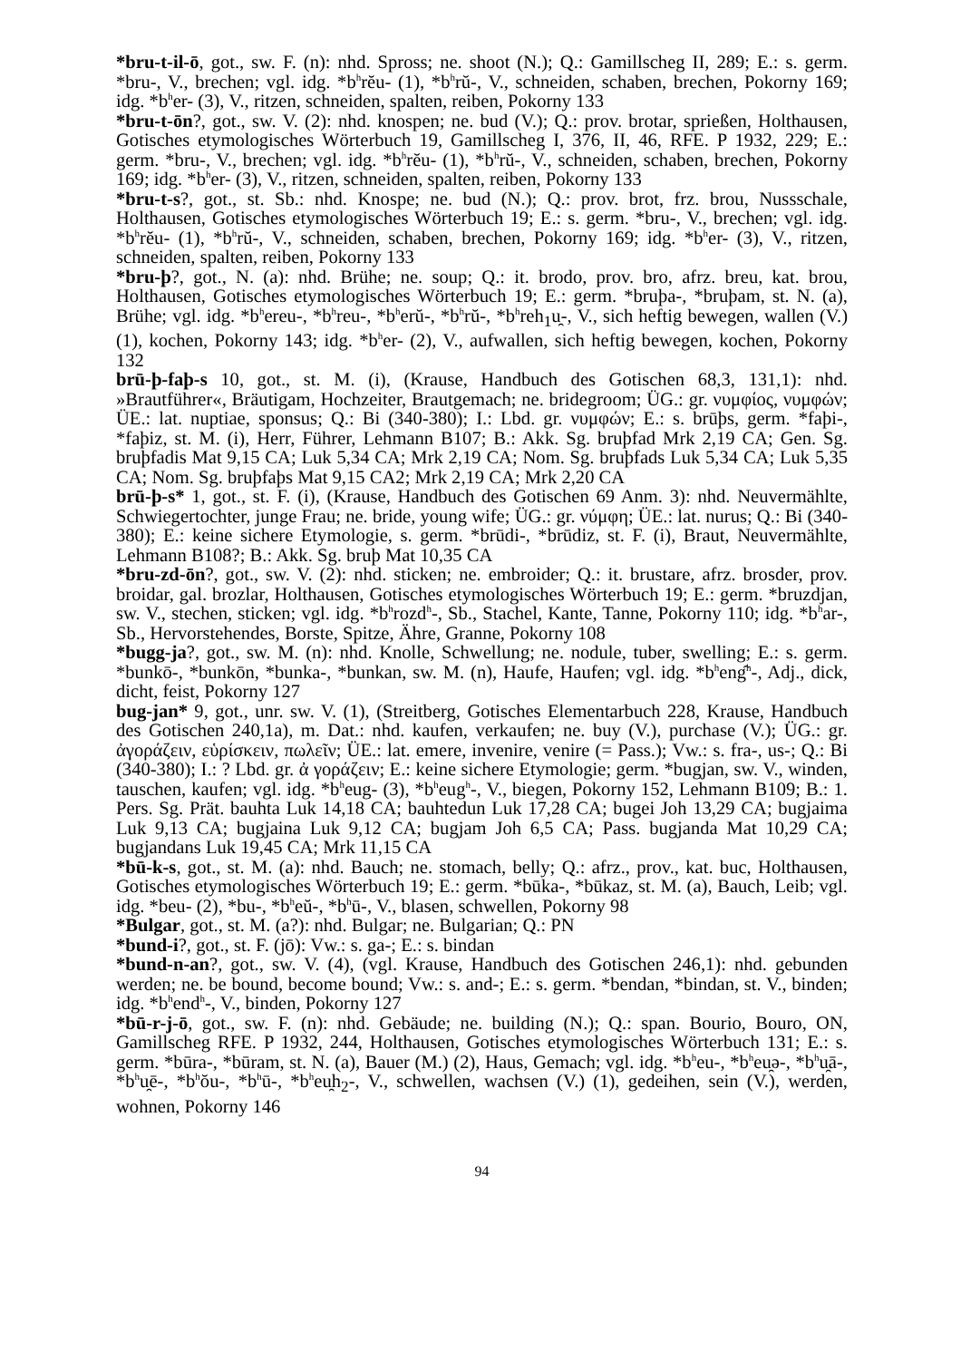*bru-t-il-ō, got., sw. F. (n): nhd. Spross; ne. shoot (N.); Q.: Gamillscheg II, 289; E.: s. germ. *bru-, V., brechen; vgl. idg. *b<sup>h</sup>rĕu- (1), *b<sup>h</sup>rŭ-, V., schneiden, schaben, brechen, Pokorny 169; idg. *b<sup>h</sup>er- (3), V., ritzen, schneiden, spalten, reiben, Pokorny 133
*bru-t-ōn?, got., sw. V. (2): nhd. knospen; ne. bud (V.); Q.: prov. brotar, sprießen, Holthausen, Gotisches etymologisches Wörterbuch 19, Gamillscheg I, 376, II, 46, RFE. P 1932, 229; E.: germ. *bru-, V., brechen; vgl. idg. *b<sup>h</sup>rĕu- (1), *b<sup>h</sup>rŭ-, V., schneiden, schaben, brechen, Pokorny 169; idg. *b<sup>h</sup>er- (3), V., ritzen, schneiden, spalten, reiben, Pokorny 133
*bru-t-s?, got., st. Sb.: nhd. Knospe; ne. bud (N.); Q.: prov. brot, frz. brou, Nussschale, Holthausen, Gotisches etymologisches Wörterbuch 19; E.: s. germ. *bru-, V., brechen; vgl. idg. *b<sup>h</sup>rĕu- (1), *b<sup>h</sup>rŭ-, V., schneiden, schaben, brechen, Pokorny 169; idg. *b<sup>h</sup>er- (3), V., ritzen, schneiden, spalten, reiben, Pokorny 133
*bru-þ?, got., N. (a): nhd. Brühe; ne. soup; Q.: it. brodo, prov. bro, afrz. breu, kat. brou, Holthausen, Gotisches etymologisches Wörterbuch 19; E.: germ. *bruþa-, *bruþam, st. N. (a), Brühe; vgl. idg. *b<sup>h</sup>ereu-, *b<sup>h</sup>reu-, *b<sup>h</sup>erŭ-, *b<sup>h</sup>rŭ-, *b<sup>h</sup>reh<sub>1</sub>u̯-, V., sich heftig bewegen, wallen (V.) (1), kochen, Pokorny 143; idg. *b<sup>h</sup>er- (2), V., aufwallen, sich heftig bewegen, kochen, Pokorny 132
brū-þ-faþ-s 10, got., st. M. (i), (Krause, Handbuch des Gotischen 68,3, 131,1): nhd. »Brautführer«, Bräutigam, Hochzeiter, Brautgemach; ne. bridegroom; ÜG.: gr. νυμφίος, νυμφών; ÜE.: lat. nuptiae, sponsus; Q.: Bi (340-380); I.: Lbd. gr. νυμφών; E.: s. brūþs, germ. *faþi-, *faþiz, st. M. (i), Herr, Führer, Lehmann B107; B.: Akk. Sg. bruþfad Mrk 2,19 CA; Gen. Sg. bruþfadis Mat 9,15 CA; Luk 5,34 CA; Mrk 2,19 CA; Nom. Sg. bruþfads Luk 5,34 CA; Luk 5,35 CA; Nom. Sg. bruþfaþs Mat 9,15 CA2; Mrk 2,19 CA; Mrk 2,20 CA
brū-þ-s* 1, got., st. F. (i), (Krause, Handbuch des Gotischen 69 Anm. 3): nhd. Neuvermählte, Schwiegertochter, junge Frau; ne. bride, young wife; ÜG.: gr. νύμφη; ÜE.: lat. nurus; Q.: Bi (340-380); E.: keine sichere Etymologie, s. germ. *brūdi-, *brūdiz, st. F. (i), Braut, Neuvermählte, Lehmann B108?; B.: Akk. Sg. bruþ Mat 10,35 CA
*bru-zd-ōn?, got., sw. V. (2): nhd. sticken; ne. embroider; Q.: it. brustare, afrz. brosder, prov. broidar, gal. brozlar, Holthausen, Gotisches etymologisches Wörterbuch 19; E.: germ. *bruzdjan, sw. V., stechen, sticken; vgl. idg. *b<sup>h</sup>rozd<sup>h</sup>-, Sb., Stachel, Kante, Tanne, Pokorny 110; idg. *b<sup>h</sup>ar-, Sb., Hervorstehendes, Borste, Spitze, Ähre, Granne, Pokorny 108
*bugg-ja?, got., sw. M. (n): nhd. Knolle, Schwellung; ne. nodule, tuber, swelling; E.: s. germ. *bunkō-, *bunkōn, *bunka-, *bunkan, sw. M. (n), Haufe, Haufen; vgl. idg. *b<sup>h</sup>eng̑<sup>h</sup>-, Adj., dick, dicht, feist, Pokorny 127
bug-jan* 9, got., unr. sw. V. (1), (Streitberg, Gotisches Elementarbuch 228, Krause, Handbuch des Gotischen 240,1a), m. Dat.: nhd. kaufen, verkaufen; ne. buy (V.), purchase (V.); ÜG.: gr. ἀγοράζειν, εὑρίσκειν, πωλεῖν; ÜE.: lat. emere, invenire, venire (= Pass.); Vw.: s. fra-, us-; Q.: Bi (340-380); I.: ? Lbd. gr. ἀ γοράζειν; E.: keine sichere Etymologie; germ. *bugjan, sw. V., winden, tauschen, kaufen; vgl. idg. *b<sup>h</sup>eug- (3), *b<sup>h</sup>eug<sup>h</sup>-, V., biegen, Pokorny 152, Lehmann B109; B.: 1. Pers. Sg. Prät. bauhta Luk 14,18 CA; bauhtedun Luk 17,28 CA; bugei Joh 13,29 CA; bugjaima Luk 9,13 CA; bugjaina Luk 9,12 CA; bugjam Joh 6,5 CA; Pass. bugjanda Mat 10,29 CA; bugjandans Luk 19,45 CA; Mrk 11,15 CA
*bū-k-s, got., st. M. (a): nhd. Bauch; ne. stomach, belly; Q.: afrz., prov., kat. buc, Holthausen, Gotisches etymologisches Wörterbuch 19; E.: germ. *būka-, *būkaz, st. M. (a), Bauch, Leib; vgl. idg. *beu- (2), *bu-, *b<sup>h</sup>eŭ-, *b<sup>h</sup>ū-, V., blasen, schwellen, Pokorny 98
*Bulgar, got., st. M. (a?): nhd. Bulgar; ne. Bulgarian; Q.: PN
*bund-i?, got., st. F. (jō): Vw.: s. ga-; E.: s. bindan
*bund-n-an?, got., sw. V. (4), (vgl. Krause, Handbuch des Gotischen 246,1): nhd. gebunden werden; ne. be bound, become bound; Vw.: s. and-; E.: s. germ. *bendan, *bindan, st. V., binden; idg. *b<sup>h</sup>end<sup>h</sup>-, V., binden, Pokorny 127
*bū-r-j-ō, got., sw. F. (n): nhd. Gebäude; ne. building (N.); Q.: span. Bourio, Bouro, ON, Gamillscheg RFE. P 1932, 244, Holthausen, Gotisches etymologisches Wörterbuch 131; E.: s. germ. *būra-, *būram, st. N. (a), Bauer (M.) (2), Haus, Gemach; vgl. idg. *b<sup>h</sup>eu-, *b<sup>h</sup>eu̯ə-, *b<sup>h</sup>u̯ā-, *b<sup>h</sup>u̯ē-, *b<sup>h</sup>ŏu-, *b<sup>h</sup>ū-, *b<sup>h</sup>eu̯h<sub>2</sub>-, V., schwellen, wachsen (V.) (1), gedeihen, sein (V.), werden, wohnen, Pokorny 146
94